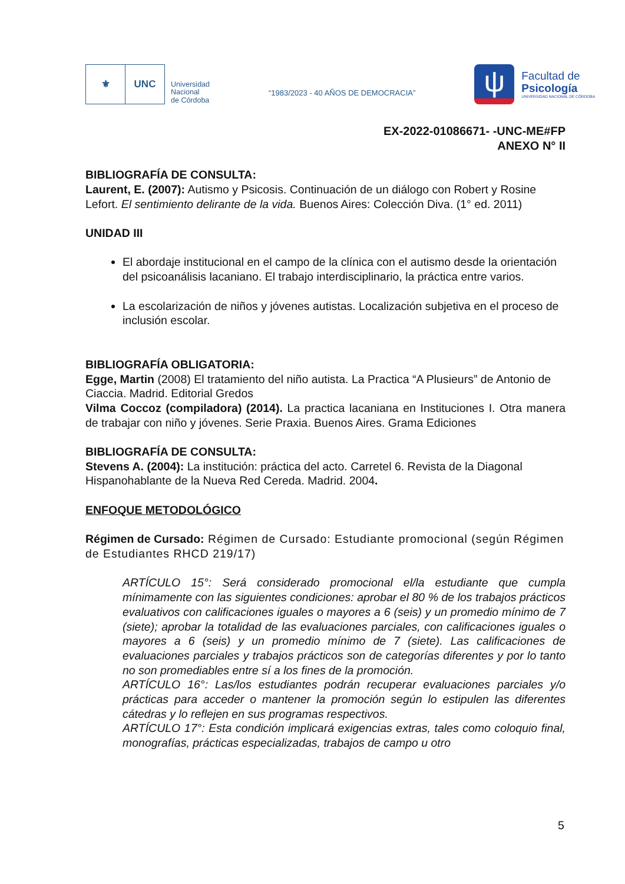⚜ UNC
Universidad
Nacional
de Córdoba
“1983/2023 - 40 AÑOS DE DEMOCRACIA”
ψ
Facultad de
Psicología
UNIVERSIDAD NACIONAL DE CÓRDOBA
EX-2022-01086671- -UNC-ME#FP
ANEXO N° II
BIBLIOGRAFÍA DE CONSULTA:
Laurent, E. (2007): Autismo y Psicosis. Continuación de un diálogo con Robert y Rosine Lefort. El sentimiento delirante de la vida. Buenos Aires: Colección Diva. (1° ed. 2011)
UNIDAD III
El abordaje institucional en el campo de la clínica con el autismo desde la orientación del psicoanálisis lacaniano. El trabajo interdisciplinario, la práctica entre varios.
La escolarización de niños y jóvenes autistas. Localización subjetiva en el proceso de inclusión escolar.
BIBLIOGRAFÍA OBLIGATORIA:
Egge, Martin (2008) El tratamiento del niño autista. La Practica “A Plusieurs” de Antonio de Ciaccia. Madrid. Editorial Gredos
Vilma Coccoz (compiladora) (2014). La practica lacaniana en Instituciones I. Otra manera de trabajar con niño y jóvenes. Serie Praxia. Buenos Aires. Grama Ediciones
BIBLIOGRAFÍA DE CONSULTA:
Stevens A. (2004): La institución: práctica del acto. Carretel 6. Revista de la Diagonal Hispanohablante de la Nueva Red Cereda. Madrid. 2004.
ENFOQUE METODOLÓGICO
Régimen de Cursado: Régimen de Cursado: Estudiante promocional (según Régimen de Estudiantes RHCD 219/17)
ARTÍCULO 15°: Será considerado promocional el/la estudiante que cumpla mínimamente con las siguientes condiciones: aprobar el 80 % de los trabajos prácticos evaluativos con calificaciones iguales o mayores a 6 (seis) y un promedio mínimo de 7 (siete); aprobar la totalidad de las evaluaciones parciales, con calificaciones iguales o mayores a 6 (seis) y un promedio mínimo de 7 (siete). Las calificaciones de evaluaciones parciales y trabajos prácticos son de categorías diferentes y por lo tanto no son promediables entre sí a los fines de la promoción.
ARTÍCULO 16°: Las/los estudiantes podrán recuperar evaluaciones parciales y/o prácticas para acceder o mantener la promoción según lo estipulen las diferentes cátedras y lo reflejen en sus programas respectivos.
ARTÍCULO 17°: Esta condición implicará exigencias extras, tales como coloquio final, monografías, prácticas especializadas, trabajos de campo u otro
5